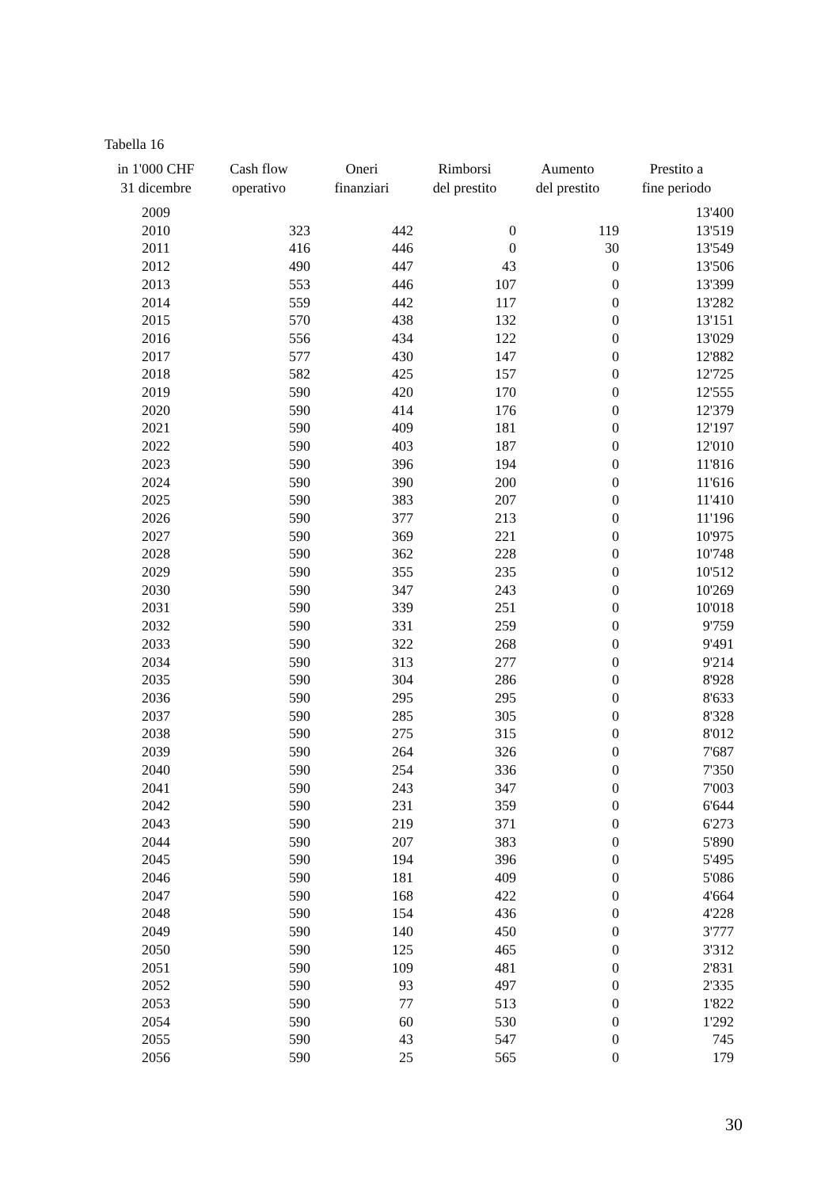Tabella 16
| in 1'000 CHF 31 dicembre | Cash flow operativo | Oneri finanziari | Rimborsi del prestito | Aumento del prestito | Prestito a fine periodo |
| --- | --- | --- | --- | --- | --- |
| 2009 | | | | | 13'400 |
| 2010 | 323 | 442 | 0 | 119 | 13'519 |
| 2011 | 416 | 446 | 0 | 30 | 13'549 |
| 2012 | 490 | 447 | 43 | 0 | 13'506 |
| 2013 | 553 | 446 | 107 | 0 | 13'399 |
| 2014 | 559 | 442 | 117 | 0 | 13'282 |
| 2015 | 570 | 438 | 132 | 0 | 13'151 |
| 2016 | 556 | 434 | 122 | 0 | 13'029 |
| 2017 | 577 | 430 | 147 | 0 | 12'882 |
| 2018 | 582 | 425 | 157 | 0 | 12'725 |
| 2019 | 590 | 420 | 170 | 0 | 12'555 |
| 2020 | 590 | 414 | 176 | 0 | 12'379 |
| 2021 | 590 | 409 | 181 | 0 | 12'197 |
| 2022 | 590 | 403 | 187 | 0 | 12'010 |
| 2023 | 590 | 396 | 194 | 0 | 11'816 |
| 2024 | 590 | 390 | 200 | 0 | 11'616 |
| 2025 | 590 | 383 | 207 | 0 | 11'410 |
| 2026 | 590 | 377 | 213 | 0 | 11'196 |
| 2027 | 590 | 369 | 221 | 0 | 10'975 |
| 2028 | 590 | 362 | 228 | 0 | 10'748 |
| 2029 | 590 | 355 | 235 | 0 | 10'512 |
| 2030 | 590 | 347 | 243 | 0 | 10'269 |
| 2031 | 590 | 339 | 251 | 0 | 10'018 |
| 2032 | 590 | 331 | 259 | 0 | 9'759 |
| 2033 | 590 | 322 | 268 | 0 | 9'491 |
| 2034 | 590 | 313 | 277 | 0 | 9'214 |
| 2035 | 590 | 304 | 286 | 0 | 8'928 |
| 2036 | 590 | 295 | 295 | 0 | 8'633 |
| 2037 | 590 | 285 | 305 | 0 | 8'328 |
| 2038 | 590 | 275 | 315 | 0 | 8'012 |
| 2039 | 590 | 264 | 326 | 0 | 7'687 |
| 2040 | 590 | 254 | 336 | 0 | 7'350 |
| 2041 | 590 | 243 | 347 | 0 | 7'003 |
| 2042 | 590 | 231 | 359 | 0 | 6'644 |
| 2043 | 590 | 219 | 371 | 0 | 6'273 |
| 2044 | 590 | 207 | 383 | 0 | 5'890 |
| 2045 | 590 | 194 | 396 | 0 | 5'495 |
| 2046 | 590 | 181 | 409 | 0 | 5'086 |
| 2047 | 590 | 168 | 422 | 0 | 4'664 |
| 2048 | 590 | 154 | 436 | 0 | 4'228 |
| 2049 | 590 | 140 | 450 | 0 | 3'777 |
| 2050 | 590 | 125 | 465 | 0 | 3'312 |
| 2051 | 590 | 109 | 481 | 0 | 2'831 |
| 2052 | 590 | 93 | 497 | 0 | 2'335 |
| 2053 | 590 | 77 | 513 | 0 | 1'822 |
| 2054 | 590 | 60 | 530 | 0 | 1'292 |
| 2055 | 590 | 43 | 547 | 0 | 745 |
| 2056 | 590 | 25 | 565 | 0 | 179 |
30